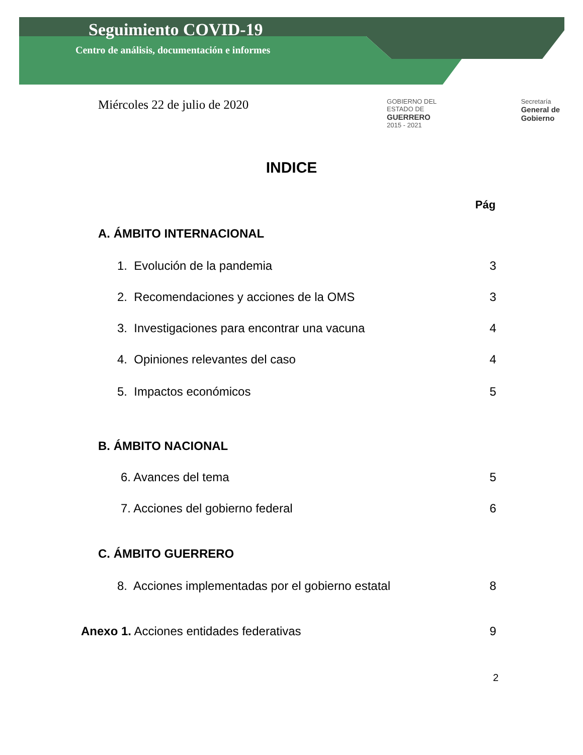Seguimiento COVID-19
Centro de análisis, documentación e informes
Miércoles 22 de julio de 2020
GOBIERNO DEL ESTADO DE
GUERRERO
2015 - 2021
Secretaría
General de Gobierno
INDICE
Pág
A. ÁMBITO INTERNACIONAL
1. Evolución de la pandemia 3
2. Recomendaciones y acciones de la OMS 3
3. Investigaciones para encontrar una vacuna 4
4. Opiniones relevantes del caso 4
5. Impactos económicos 5
B. ÁMBITO NACIONAL
6. Avances del tema 5
7. Acciones del gobierno federal 6
C. ÁMBITO GUERRERO
8. Acciones implementadas por el gobierno estatal 8
Anexo 1. Acciones entidades federativas 9
2